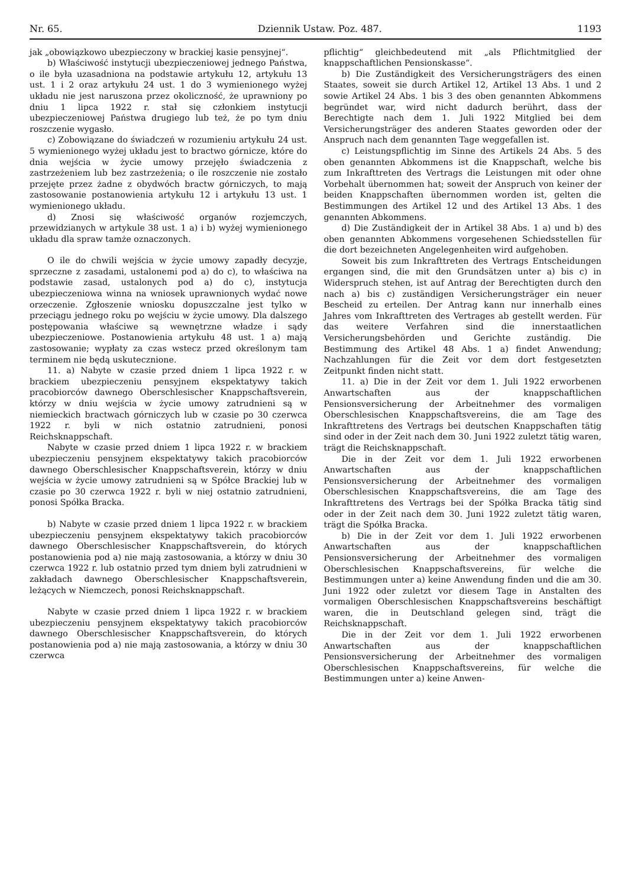Nr. 65. Dziennik Ustaw. Poz. 487. 1193
jak „obowiązkowo ubezpieczony w brackiej kasie pensyjnej“.
b) Właściwość instytucji ubezpieczeniowej jednego Państwa, o ile była uzasadniona na podstawie artykułu 12, artykułu 13 ust. 1 i 2 oraz artykułu 24 ust. 1 do 3 wymienionego wyżej układu nie jest naruszona przez okoliczność, że uprawniony po dniu 1 lipca 1922 r. stał się członkiem instytucji ubezpieczeniowej Państwa drugiego lub też, że po tym dniu roszczenie wygasło.
c) Zobowiązane do świadczeń w rozumieniu artykułu 24 ust. 5 wymienionego wyżej układu jest to bractwo górnicze, które do dnia wejścia w życie umowy przejęło świadczenia z zastrzeżeniem lub bez zastrzeżenia; o ile roszczenie nie zostało przejęte przez żadne z obydwóch bractw górniczych, to mają zastosowanie postanowienia artykułu 12 i artykułu 13 ust. 1 wymienionego układu.
d) Znosi się właściwość organów rozjemczych, przewidzianych w artykule 38 ust. 1 a) i b) wyżej wymienionego układu dla spraw tamże oznaczonych.
O ile do chwili wejścia w życie umowy zapadły decyzje, sprzeczne z zasadami, ustalonemi pod a) do c), to właściwa na podstawie zasad, ustalonych pod a) do c), instytucja ubezpieczeniowa winna na wniosek uprawnionych wydać nowe orzeczenie. Zgłoszenie wniosku dopuszczalne jest tylko w przeciągu jednego roku po wejściu w życie umowy. Dla dalszego postępowania właściwe są wewnętrzne władze i sądy ubezpieczeniowe. Postanowienia artykułu 48 ust. 1 a) mają zastosowanie; wypłaty za czas wstecz przed określonym tam terminem nie będą uskutecznione.
11. a) Nabyte w czasie przed dniem 1 lipca 1922 r. w brackiem ubezpieczeniu pensyjnem ekspektatywy takich pracobiorców dawnego Oberschlesischer Knappschaftsverein, którzy w dniu wejścia w życie umowy zatrudnieni są w niemieckich bractwach górniczych lub w czasie po 30 czerwca 1922 r. byli w nich ostatnio zatrudnieni, ponosi Reichsknappschaft.
Nabyte w czasie przed dniem 1 lipca 1922 r. w brackiem ubezpieczeniu pensyjnem ekspektatywy takich pracobiorców dawnego Oberschlesischer Knappschaftsverein, którzy w dniu wejścia w życie umowy zatrudnieni są w Spółce Brackiej lub w czasie po 30 czerwca 1922 r. byli w niej ostatnio zatrudnieni, ponosi Spółka Bracka.
b) Nabyte w czasie przed dniem 1 lipca 1922 r. w brackiem ubezpieczeniu pensyjnem ekspektatywy takich pracobiorców dawnego Oberschlesischer Knappschaftsverein, do których postanowienia pod a) nie mają zastosowania, a którzy w dniu 30 czerwca 1922 r. lub ostatnio przed tym dniem byli zatrudnieni w zakładach dawnego Oberschlesischer Knappschaftsverein, leżących w Niemczech, ponosi Reichsknappschaft.
Nabyte w czasie przed dniem 1 lipca 1922 r. w brackiem ubezpieczeniu pensyjnem ekspektatywy takich pracobiorców dawnego Oberschlesischer Knappschaftsverein, do których postanowienia pod a) nie mają zastosowania, a którzy w dniu 30 czerwca
pflichtig“ gleichbedeutend mit „als Pflichtmitglied der knappschaftlichen Pensionskasse“.
b) Die Zuständigkeit des Versicherungsträgers des einen Staates, soweit sie durch Artikel 12, Artikel 13 Abs. 1 und 2 sowie Artikel 24 Abs. 1 bis 3 des oben genannten Abkommens begründet war, wird nicht dadurch berührt, dass der Berechtigte nach dem 1. Juli 1922 Mitglied bei dem Versicherungsträger des anderen Staates geworden oder der Anspruch nach dem genannten Tage weggefallen ist.
c) Leistungspflichtig im Sinne des Artikels 24 Abs. 5 des oben genannten Abkommens ist die Knappschaft, welche bis zum Inkrafttreten des Vertrags die Leistungen mit oder ohne Vorbehalt übernommen hat; soweit der Anspruch von keiner der beiden Knappschaften übernommen worden ist, gelten die Bestimmungen des Artikel 12 und des Artikel 13 Abs. 1 des genannten Abkommens.
d) Die Zuständigkeit der in Artikel 38 Abs. 1 a) und b) des oben genannten Abkommens vorgesehenen Schiedsstellen für die dort bezeichneten Angelegenheiten wird aufgehoben.
Soweit bis zum Inkrafttreten des Vertrags Entscheidungen ergangen sind, die mit den Grundsätzen unter a) bis c) in Widerspruch stehen, ist auf Antrag der Berechtigten durch den nach a) bis c) zuständigen Versicherungsträger ein neuer Bescheid zu erteilen. Der Antrag kann nur innerhalb eines Jahres vom Inkrafttreten des Vertrages ab gestellt werden. Für das weitere Verfahren sind die innerstaatlichen Versicherungsbehörden und Gerichte zuständig. Die Bestimmung des Artikel 48 Abs. 1 a) findet Anwendung; Nachzahlungen für die Zeit vor dem dort festgesetzten Zeitpunkt finden nicht statt.
11. a) Die in der Zeit vor dem 1. Juli 1922 erworbenen Anwartschaften aus der knappschaftlichen Pensionsversicherung der Arbeitnehmer des vormaligen Oberschlesischen Knappschaftsvereins, die am Tage des Inkrafttretens des Vertrags bei deutschen Knappschaften tätig sind oder in der Zeit nach dem 30. Juni 1922 zuletzt tätig waren, trägt die Reichsknappschaft.
Die in der Zeit vor dem 1. Juli 1922 erworbenen Anwartschaften aus der knappschaftlichen Pensionsversicherung der Arbeitnehmer des vormaligen Oberschlesischen Knappschaftsvereins, die am Tage des Inkrafttretens des Vertrags bei der Spółka Bracka tätig sind oder in der Zeit nach dem 30. Juni 1922 zuletzt tätig waren, trägt die Spółka Bracka.
b) Die in der Zeit vor dem 1. Juli 1922 erworbenen Anwartschaften aus der knappschaftlichen Pensionsversicherung der Arbeitnehmer des vormaligen Oberschlesischen Knappschaftsvereins, für welche die Bestimmungen unter a) keine Anwendung finden und die am 30. Juni 1922 oder zuletzt vor diesem Tage in Anstalten des vormaligen Oberschlesischen Knappschaftsvereins beschäftigt waren, die in Deutschland gelegen sind, trägt die Reichsknappschaft.
Die in der Zeit vor dem 1. Juli 1922 erworbenen Anwartschaften aus der knappschaftlichen Pensionsversicherung der Arbeitnehmer des vormaligen Oberschlesischen Knappschaftsvereins, für welche die Bestimmungen unter a) keine Anwen-